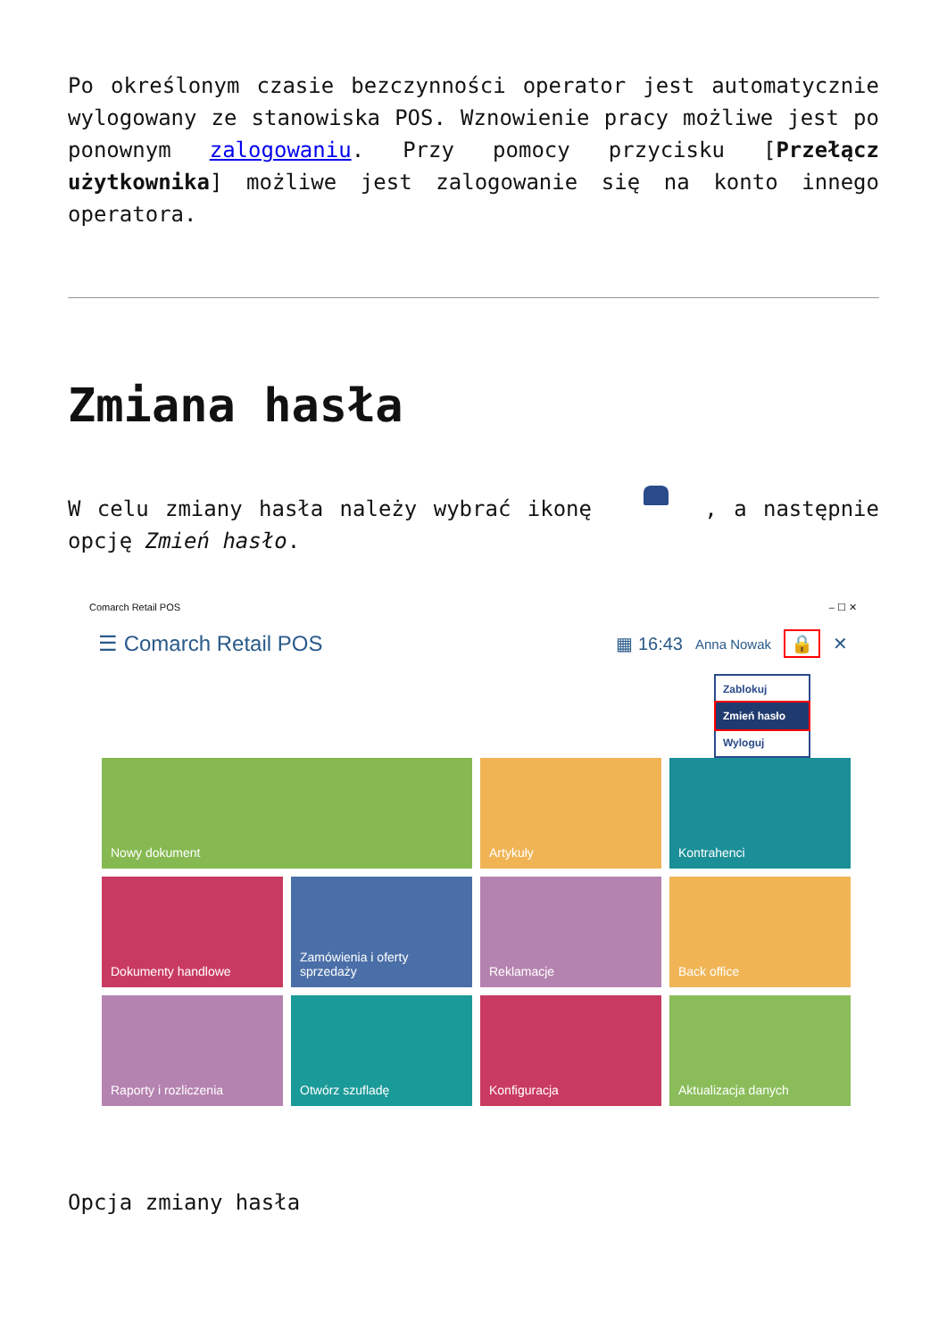Po określonym czasie bezczynności operator jest automatycznie wylogowany ze stanowiska POS. Wznowienie pracy możliwe jest po ponownym zalogowaniu. Przy pomocy przycisku [Przełącz użytkownika] możliwe jest zalogowanie się na konto innego operatora.
Zmiana hasła
W celu zmiany hasła należy wybrać ikonę , a następnie opcję Zmień hasło.
Comarch Retail POS – ☐ ✕
☰ Comarch Retail POS ▦ 16:43 Anna Nowak 🔒 ✕
Zablokuj
Zmień hasło
Wyloguj
Nowy dokument
Artykuły
Kontrahenci
Dokumenty handlowe
Zamówienia i oferty sprzedaży
Reklamacje
Back office
Raporty i rozliczenia
Otwórz szufladę
Konfiguracja
Aktualizacja danych
Opcja zmiany hasła